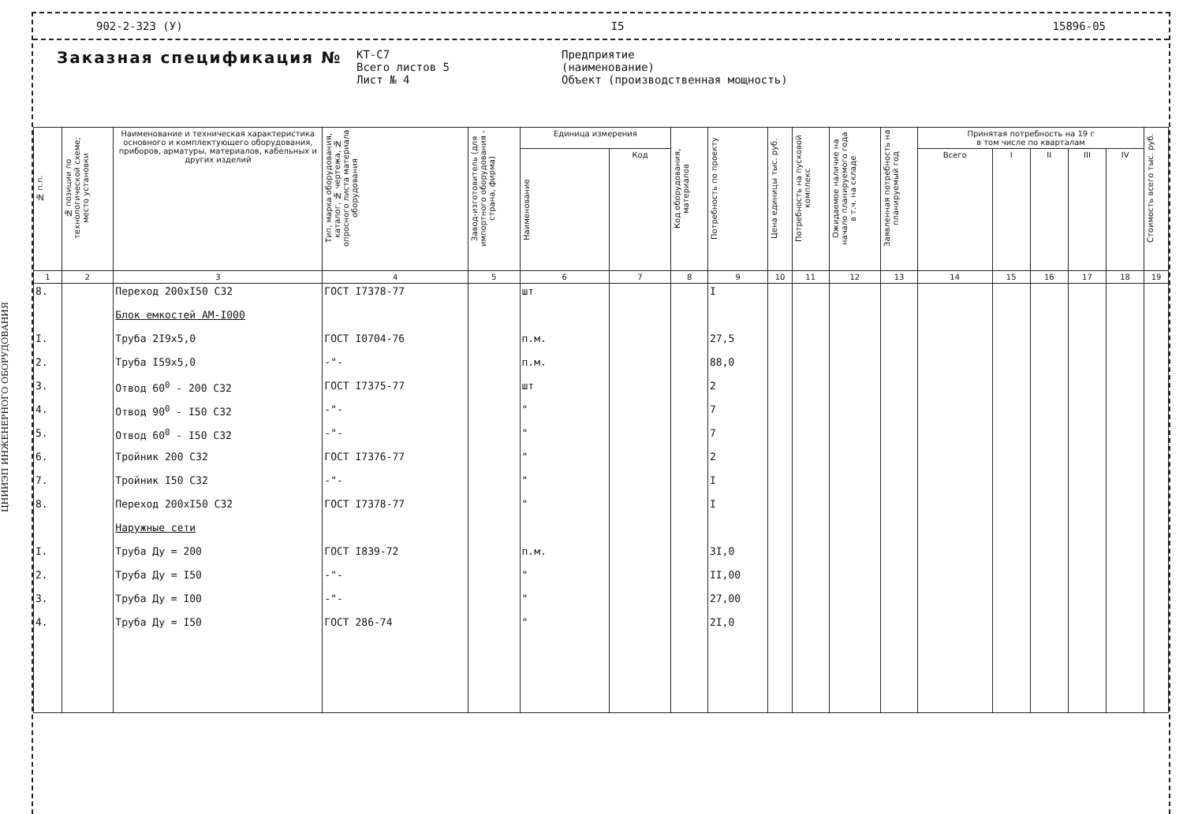ЦНИИЭП ИНЖЕНЕРНОГО ОБОРУДОВАНИЯ
902-2-323 (У) I5 15896-05
Заказная спецификация №
КТ-С7
Всего листов 5
Лист № 4
Предприятие
(наименование)
Объект (производственная мощность)
| № п.п. | № позиции по технологической схеме; место установки | Наименование и техническая характеристика основного и комплектующего оборудования, приборов, арматуры, материалов, кабельных и других изделий | Тип, марка оборудования, каталог, № чертежа, № опросного листа материала оборудования | Завод-изготовитель (для импортного оборудования - страна, фирма) | Единица измерения | | Код оборудования, материалов | Потребность по проекту | Цена единицы тыс. руб. | Потребность на пусковой комплекс | Ожидаемое наличие на начало планируемого года в т.ч. на складе | Заявленная потребность на планируемый год | Принятая потребность на 19 г в том числе по кварталам | | | | | Стоимость всего тыс. руб. |
| --- | --- | --- | --- | --- | --- | --- | --- | --- | --- | --- | --- | --- | --- | --- | --- | --- | --- | --- |
| | | | | | Наименование | Код | | | | | | | Всего | I | II | III | IV | |
| 1 | 2 | 3 | 4 | 5 | 6 | 7 | 8 | 9 | 10 | 11 | 12 | 13 | 14 | 15 | 16 | 17 | 18 | 19 |
| 8. | | Переход 200хI50 С32 | ГОСТ I7378-77 | | шт | | | I | | | | | | | | | | |
| | | Блок емкостей АМ-I000 | | | | | | | | | | | | | | | | |
| I. | | Труба 2I9х5,0 | ГОСТ I0704-76 | | п.м. | | | 27,5 | | | | | | | | | | |
| 2. | | Труба I59х5,0 | -"- | | п.м. | | | 88,0 | | | | | | | | | | |
| 3. | | Отвод 60<sup>0</sup> - 200 С32 | ГОСТ I7375-77 | | шт | | | 2 | | | | | | | | | | |
| 4. | | Отвод 90<sup>0</sup> - I50 С32 | -"- | | " | | | 7 | | | | | | | | | | |
| 5. | | Отвод 60<sup>0</sup> - I50 С32 | -"- | | " | | | 7 | | | | | | | | | | |
| 6. | | Тройник 200 С32 | ГОСТ I7376-77 | | " | | | 2 | | | | | | | | | | |
| 7. | | Тройник I50 С32 | -"- | | " | | | I | | | | | | | | | | |
| 8. | | Переход 200хI50 С32 | ГОСТ I7378-77 | | " | | | I | | | | | | | | | | |
| | | Наружные сети | | | | | | | | | | | | | | | | |
| I. | | Труба Ду = 200 | ГОСТ I839-72 | | п.м. | | | 3I,0 | | | | | | | | | | |
| 2. | | Труба Ду = I50 | -"- | | " | | | II,00 | | | | | | | | | | |
| 3. | | Труба Ду = I00 | -"- | | " | | | 27,00 | | | | | | | | | | |
| 4. | | Труба Ду = I50 | ГОСТ 286-74 | | " | | | 2I,0 | | | | | | | | | | |